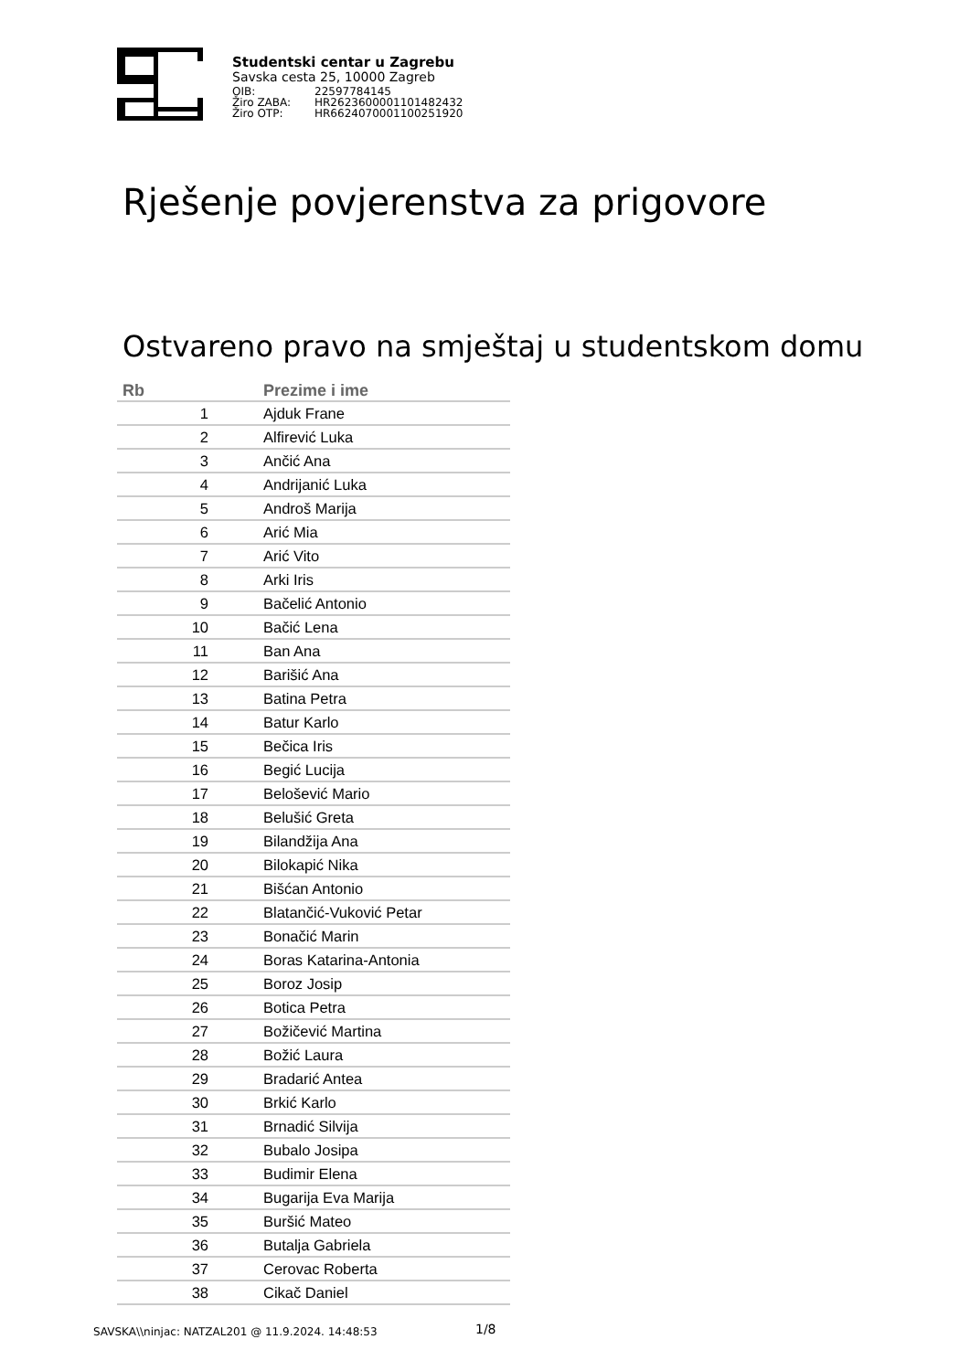Studentski centar u Zagrebu
Savska cesta 25, 10000 Zagreb
OIB: 22597784145
Žiro ZABA: HR2623600001101482432
Žiro OTP: HR6624070001100251920
Rješenje povjerenstva za prigovore
Ostvareno pravo na smještaj u studentskom domu
| Rb | Prezime i ime |
| --- | --- |
| 1 | Ajduk Frane |
| 2 | Alfirević Luka |
| 3 | Ančić Ana |
| 4 | Andrijanić Luka |
| 5 | Androš Marija |
| 6 | Arić Mia |
| 7 | Arić Vito |
| 8 | Arki Iris |
| 9 | Bačelić Antonio |
| 10 | Bačić Lena |
| 11 | Ban Ana |
| 12 | Barišić Ana |
| 13 | Batina Petra |
| 14 | Batur Karlo |
| 15 | Bečica Iris |
| 16 | Begić Lucija |
| 17 | Belošević Mario |
| 18 | Belušić Greta |
| 19 | Bilandžija Ana |
| 20 | Bilokapić Nika |
| 21 | Bišćan Antonio |
| 22 | Blatančić-Vuković Petar |
| 23 | Bonačić Marin |
| 24 | Boras Katarina-Antonia |
| 25 | Boroz Josip |
| 26 | Botica Petra |
| 27 | Božičević Martina |
| 28 | Božić Laura |
| 29 | Bradarić Antea |
| 30 | Brkić Karlo |
| 31 | Brnadić Silvija |
| 32 | Bubalo Josipa |
| 33 | Budimir Elena |
| 34 | Bugarija Eva Marija |
| 35 | Buršić Mateo |
| 36 | Butalja Gabriela |
| 37 | Cerovac Roberta |
| 38 | Cikač Daniel |
SAVSKA\\ninjac: NATZAL201 @ 11.9.2024. 14:48:53
1/8